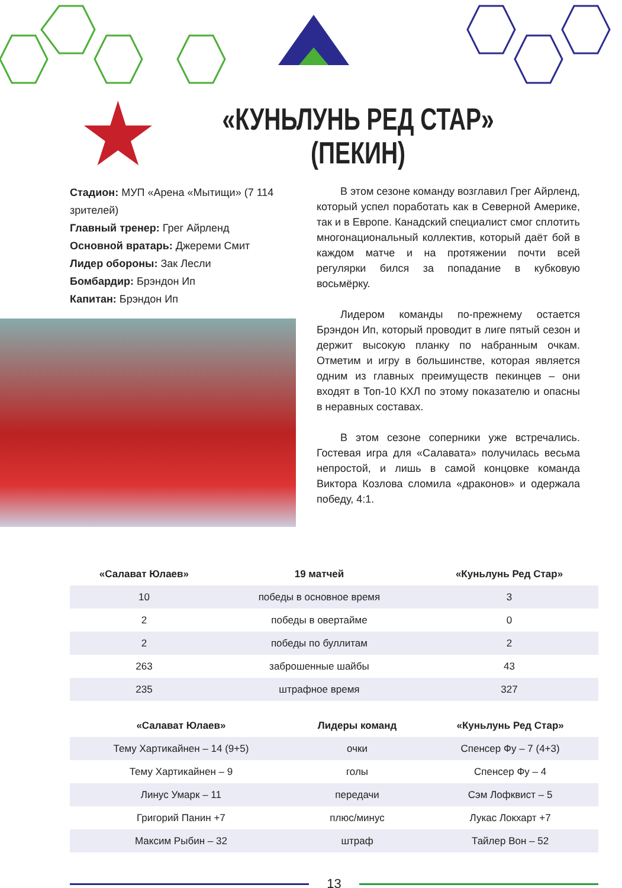«КУНЬЛУНЬ РЕД СТАР»
(ПЕКИН)
Стадион: МУП «Арена «Мытищи» (7 114 зрителей)
Главный тренер: Грег Айрленд
Основной вратарь: Джереми Смит
Лидер обороны: Зак Лесли
Бомбардир: Брэндон Ип
Капитан: Брэндон Ип
В этом сезоне команду возглавил Грег Айрленд, который успел поработать как в Северной Америке, так и в Европе. Канадский специалист смог сплотить многонациональный коллектив, который даёт бой в каждом матче и на протяжении почти всей регулярки бился за попадание в кубковую восьмёрку.
Лидером команды по-прежнему остается Брэндон Ип, который проводит в лиге пятый сезон и держит высокую планку по набранным очкам. Отметим и игру в большинстве, которая является одним из главных преимуществ пекинцев – они входят в Топ-10 КХЛ по этому показателю и опасны в неравных составах.
В этом сезоне соперники уже встречались. Гостевая игра для «Салавата» получилась весьма непростой, и лишь в самой концовке команда Виктора Козлова сломила «драконов» и одержала победу, 4:1.
| «Салават Юлаев» | 19 матчей | «Куньлунь Ред Стар» |
| --- | --- | --- |
| 10 | победы в основное время | 3 |
| 2 | победы в овертайме | 0 |
| 2 | победы по буллитам | 2 |
| 263 | заброшенные шайбы | 43 |
| 235 | штрафное время | 327 |
| «Салават Юлаев» | Лидеры команд | «Куньлунь Ред Стар» |
| --- | --- | --- |
| Тему Хартикайнен – 14 (9+5) | очки | Спенсер Фу – 7 (4+3) |
| Тему Хартикайнен – 9 | голы | Спенсер Фу – 4 |
| Линус Умарк – 11 | передачи | Сэм Лофквист – 5 |
| Григорий Панин +7 | плюс/минус | Лукас Локхарт +7 |
| Максим Рыбин – 32 | штраф | Тайлер Вон – 52 |
13